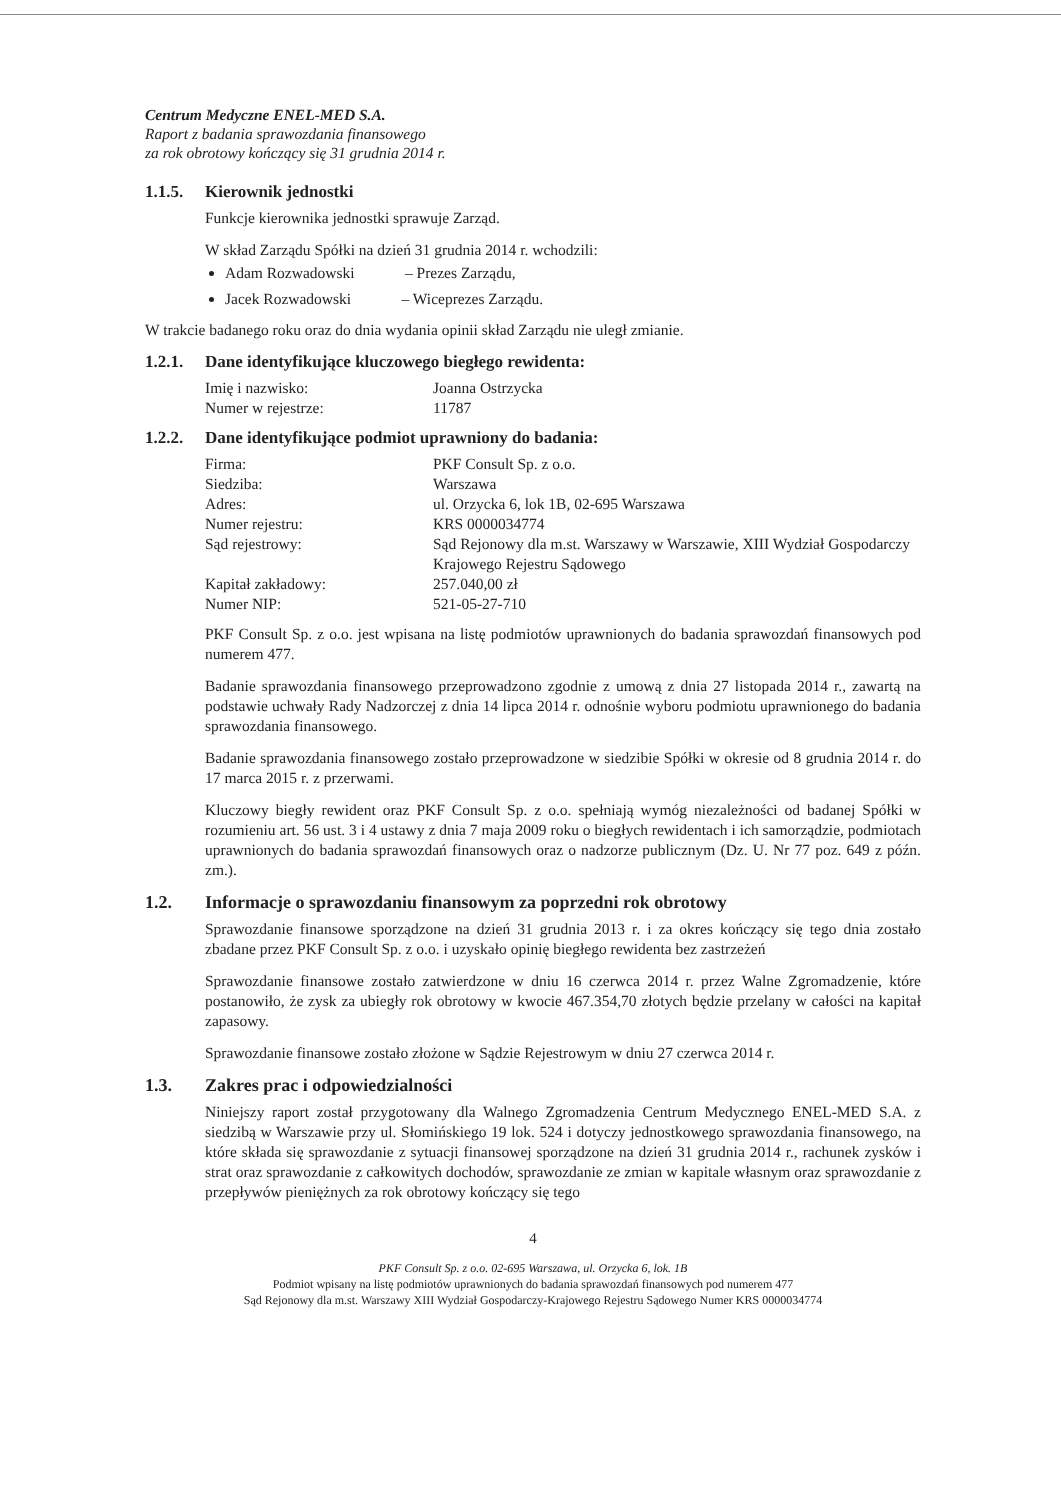Centrum Medyczne ENEL-MED S.A.
Raport z badania sprawozdania finansowego
za rok obrotowy kończący się 31 grudnia 2014 r.
1.1.5. Kierownik jednostki
Funkcje kierownika jednostki sprawuje Zarząd.
W skład Zarządu Spółki na dzień 31 grudnia 2014 r. wchodzili:
Adam Rozwadowski – Prezes Zarządu,
Jacek Rozwadowski – Wiceprezes Zarządu.
W trakcie badanego roku oraz do dnia wydania opinii skład Zarządu nie uległ zmianie.
1.2.1. Dane identyfikujące kluczowego biegłego rewidenta:
| Imię i nazwisko: | Joanna Ostrzycka |
| Numer w rejestrze: | 11787 |
1.2.2. Dane identyfikujące podmiot uprawniony do badania:
| Firma: | PKF Consult Sp. z o.o. |
| Siedziba: | Warszawa |
| Adres: | ul. Orzycka 6, lok 1B, 02-695 Warszawa |
| Numer rejestru: | KRS 0000034774 |
| Sąd rejestrowy: | Sąd Rejonowy dla m.st. Warszawy w Warszawie, XIII Wydział Gospodarczy Krajowego Rejestru Sądowego |
| Kapitał zakładowy: | 257.040,00 zł |
| Numer NIP: | 521-05-27-710 |
PKF Consult Sp. z o.o. jest wpisana na listę podmiotów uprawnionych do badania sprawozdań finansowych pod numerem 477.
Badanie sprawozdania finansowego przeprowadzono zgodnie z umową z dnia 27 listopada 2014 r., zawartą na podstawie uchwały Rady Nadzorczej z dnia 14 lipca 2014 r. odnośnie wyboru podmiotu uprawnionego do badania sprawozdania finansowego.
Badanie sprawozdania finansowego zostało przeprowadzone w siedzibie Spółki w okresie od 8 grudnia 2014 r. do 17 marca 2015 r. z przerwami.
Kluczowy biegły rewident oraz PKF Consult Sp. z o.o. spełniają wymóg niezależności od badanej Spółki w rozumieniu art. 56 ust. 3 i 4 ustawy z dnia 7 maja 2009 roku o biegłych rewidentach i ich samorządzie, podmiotach uprawnionych do badania sprawozdań finansowych oraz o nadzorze publicznym (Dz. U. Nr 77 poz. 649 z późn. zm.).
1.2. Informacje o sprawozdaniu finansowym za poprzedni rok obrotowy
Sprawozdanie finansowe sporządzone na dzień 31 grudnia 2013 r. i za okres kończący się tego dnia zostało zbadane przez PKF Consult Sp. z o.o. i uzyskało opinię biegłego rewidenta bez zastrzeżeń
Sprawozdanie finansowe zostało zatwierdzone w dniu 16 czerwca 2014 r. przez Walne Zgromadzenie, które postanowiło, że zysk za ubiegły rok obrotowy w kwocie 467.354,70 złotych będzie przelany w całości na kapitał zapasowy.
Sprawozdanie finansowe zostało złożone w Sądzie Rejestrowym w dniu 27 czerwca 2014 r.
1.3. Zakres prac i odpowiedzialności
Niniejszy raport został przygotowany dla Walnego Zgromadzenia Centrum Medycznego ENEL-MED S.A. z siedzibą w Warszawie przy ul. Słomińskiego 19 lok. 524 i dotyczy jednostkowego sprawozdania finansowego, na które składa się sprawozdanie z sytuacji finansowej sporządzone na dzień 31 grudnia 2014 r., rachunek zysków i strat oraz sprawozdanie z całkowitych dochodów, sprawozdanie ze zmian w kapitale własnym oraz sprawozdanie z przepływów pieniężnych za rok obrotowy kończący się tego
4
PKF Consult Sp. z o.o. 02-695 Warszawa, ul. Orzycka 6, lok. 1B
Podmiot wpisany na listę podmiotów uprawnionych do badania sprawozdań finansowych pod numerem 477
Sąd Rejonowy dla m.st. Warszawy XIII Wydział Gospodarczy-Krajowego Rejestru Sądowego Numer KRS 0000034774